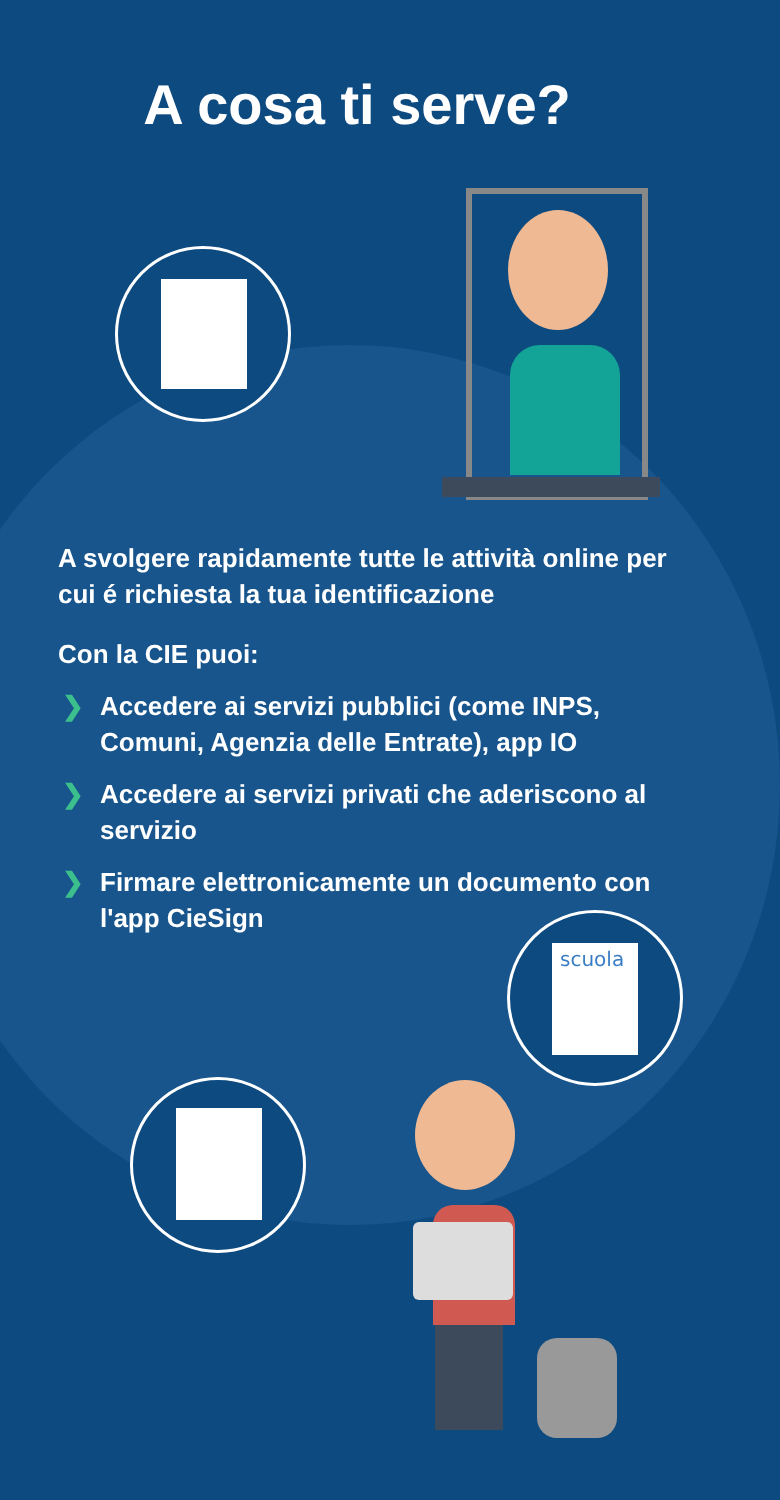A cosa ti serve?
A svolgere rapidamente tutte le attività online per cui é richiesta la tua identificazione
Con la CIE puoi:
❯ Accedere ai servizi pubblici (come INPS, Comuni, Agenzia delle Entrate), app IO
❯ Accedere ai servizi privati che aderiscono al servizio
❯ Firmare elettronicamente un documento con l'app CieSign
scuola